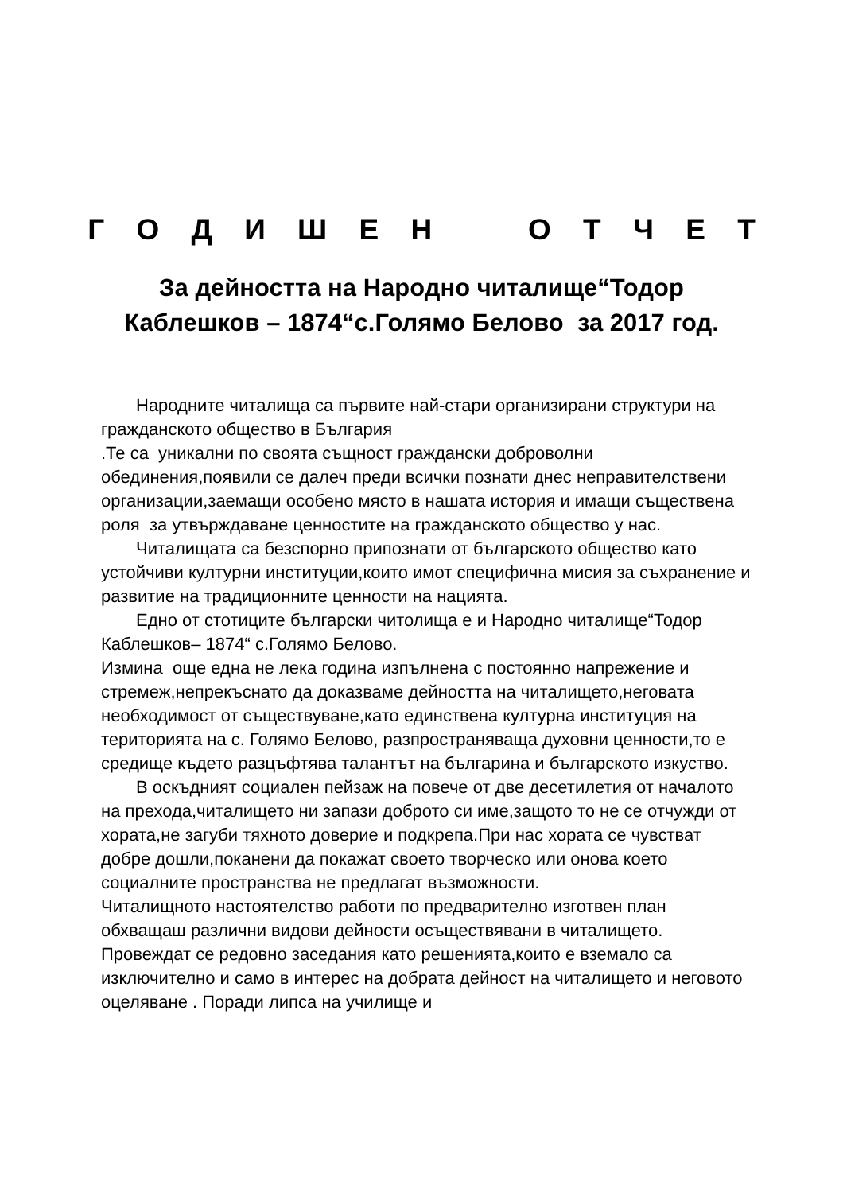Г О Д И Ш Е Н О Т Ч Е Т
За дейността на Народно читалище“Тодор
Каблешков – 1874“с.Голямо Белово за 2017 год.
Народните читалища са първите най-стари организирани структури на гражданското общество в България
.Те са уникални по своята същност граждански доброволни обединения,появили се далеч преди всички познати днес неправителствени организации,заемащи особено място в нашата история и имащи съществена роля за утвърждаване ценностите на гражданското общество у нас.
Читалищата са безспорно припознати от българското общество като устойчиви културни институции,които имот специфична мисия за съхранение и развитие на традиционните ценности на нацията.
Едно от стотиците български читолища е и Народно читалище“Тодор Каблешков– 1874“ с.Голямо Белово.
Измина още една не лека година изпълнена с постоянно напрежение и стремеж,непрекъснато да доказваме дейността на читалището,неговата необходимост от съществуване,като единствена културна институция на територията на с. Голямо Белово, разпространяваща духовни ценности,то е средище където разцъфтява талантът на българина и българското изкуство.
В оскъдният социален пейзаж на повече от две десетилетия от началото на прехода,читалището ни запази доброто си име,защото то не се отчужди от хората,не загуби тяхното доверие и подкрепа.При нас хората се чувстват добре дошли,поканени да покажат своето творческо или онова което социалните пространства не предлагат възможности.
Читалищното настоятелство работи по предварително изготвен план обхващаш различни видови дейности осъществявани в читалището.
Провеждат се редовно заседания като решенията,които е вземало са изключително и само в интерес на добрата дейност на читалището и неговото оцеляване . Поради липса на училище и